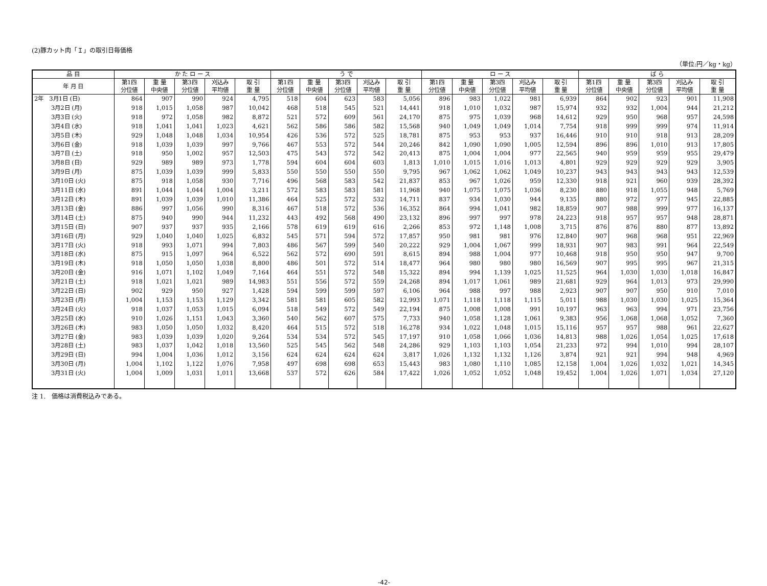(2)豚カット肉「Ｉ」の取引日毎価格
（単位:円／kg・kg）
| 品 目 | か た ロ ー ス | | | | | う で | | | | | ロ ー ス | | | | | ば ら | | | | |
| --- | --- | --- | --- | --- | --- | --- | --- | --- | --- | --- | --- | --- | --- | --- | --- | --- | --- | --- | --- | --- |
| 年 月 日 | 第1四 分位値 | 重 量 中央値 | 第3四 分位値 | 刈込み 平均値 | 取 引 重 量 | 第1四 分位値 | 重 量 中央値 | 第3四 分位値 | 刈込み 平均値 | 取 引 重 量 | 第1四 分位値 | 重 量 中央値 | 第3四 分位値 | 刈込み 平均値 | 取 引 重 量 | 第1四 分位値 | 重 量 中央値 | 第3四 分位値 | 刈込み 平均値 | 取 引 重 量 |
| 2年 3月1日 (日) | 864 | 907 | 990 | 924 | 4,795 | 518 | 604 | 623 | 583 | 5,056 | 896 | 983 | 1,022 | 981 | 6,939 | 864 | 902 | 923 | 901 | 11,908 |
| 3月2日 (月) | 918 | 1,015 | 1,058 | 987 | 10,042 | 468 | 518 | 545 | 521 | 14,441 | 918 | 1,010 | 1,032 | 987 | 15,974 | 932 | 932 | 1,004 | 944 | 21,212 |
| 3月3日 (火) | 918 | 972 | 1,058 | 982 | 8,872 | 521 | 572 | 609 | 561 | 24,170 | 875 | 975 | 1,039 | 968 | 14,612 | 929 | 950 | 968 | 957 | 24,598 |
| 3月4日 (水) | 918 | 1,041 | 1,041 | 1,023 | 4,621 | 562 | 586 | 586 | 582 | 15,568 | 940 | 1,049 | 1,049 | 1,014 | 7,754 | 918 | 999 | 999 | 974 | 11,914 |
| 3月5日 (木) | 929 | 1,048 | 1,048 | 1,034 | 10,954 | 426 | 536 | 572 | 525 | 18,781 | 875 | 953 | 953 | 937 | 16,446 | 910 | 910 | 918 | 913 | 28,209 |
| 3月6日 (金) | 918 | 1,039 | 1,039 | 997 | 9,766 | 467 | 553 | 572 | 544 | 20,246 | 842 | 1,090 | 1,090 | 1,005 | 12,594 | 896 | 896 | 1,010 | 913 | 17,805 |
| 3月7日 (土) | 918 | 950 | 1,002 | 957 | 12,503 | 475 | 543 | 572 | 542 | 20,413 | 875 | 1,004 | 1,004 | 977 | 22,565 | 940 | 959 | 959 | 955 | 29,479 |
| 3月8日 (日) | 929 | 989 | 989 | 973 | 1,778 | 594 | 604 | 604 | 603 | 1,813 | 1,010 | 1,015 | 1,016 | 1,013 | 4,801 | 929 | 929 | 929 | 929 | 3,905 |
| 3月9日 (月) | 875 | 1,039 | 1,039 | 999 | 5,833 | 550 | 550 | 550 | 550 | 9,795 | 967 | 1,062 | 1,062 | 1,049 | 10,237 | 943 | 943 | 943 | 943 | 12,539 |
| 3月10日 (火) | 875 | 918 | 1,058 | 930 | 7,716 | 496 | 568 | 583 | 542 | 21,837 | 853 | 967 | 1,026 | 959 | 12,330 | 918 | 921 | 960 | 939 | 28,392 |
| 3月11日 (水) | 891 | 1,044 | 1,044 | 1,004 | 3,211 | 572 | 583 | 583 | 581 | 11,968 | 940 | 1,075 | 1,075 | 1,036 | 8,230 | 880 | 918 | 1,055 | 948 | 5,769 |
| 3月12日 (木) | 891 | 1,039 | 1,039 | 1,010 | 11,386 | 464 | 525 | 572 | 532 | 14,711 | 837 | 934 | 1,030 | 944 | 9,135 | 880 | 972 | 977 | 945 | 22,885 |
| 3月13日 (金) | 886 | 997 | 1,056 | 990 | 8,316 | 467 | 518 | 572 | 536 | 16,352 | 864 | 994 | 1,041 | 982 | 18,859 | 907 | 988 | 999 | 977 | 16,137 |
| 3月14日 (土) | 875 | 940 | 990 | 944 | 11,232 | 443 | 492 | 568 | 490 | 23,132 | 896 | 997 | 997 | 978 | 24,223 | 918 | 957 | 957 | 948 | 28,871 |
| 3月15日 (日) | 907 | 937 | 937 | 935 | 2,166 | 578 | 619 | 619 | 616 | 2,266 | 853 | 972 | 1,148 | 1,008 | 3,715 | 876 | 876 | 880 | 877 | 13,892 |
| 3月16日 (月) | 929 | 1,040 | 1,040 | 1,025 | 6,832 | 545 | 571 | 594 | 572 | 17,857 | 950 | 981 | 981 | 976 | 12,840 | 907 | 968 | 968 | 951 | 22,969 |
| 3月17日 (火) | 918 | 993 | 1,071 | 994 | 7,803 | 486 | 567 | 599 | 540 | 20,222 | 929 | 1,004 | 1,067 | 999 | 18,931 | 907 | 983 | 991 | 964 | 22,549 |
| 3月18日 (水) | 875 | 915 | 1,097 | 964 | 6,522 | 562 | 572 | 690 | 591 | 8,615 | 894 | 988 | 1,004 | 977 | 10,468 | 918 | 950 | 950 | 947 | 9,700 |
| 3月19日 (木) | 918 | 1,050 | 1,050 | 1,038 | 8,800 | 486 | 501 | 572 | 514 | 18,477 | 964 | 980 | 980 | 980 | 16,569 | 907 | 995 | 995 | 967 | 21,315 |
| 3月20日 (金) | 916 | 1,071 | 1,102 | 1,049 | 7,164 | 464 | 551 | 572 | 548 | 15,322 | 894 | 994 | 1,139 | 1,025 | 11,525 | 964 | 1,030 | 1,030 | 1,018 | 16,847 |
| 3月21日 (土) | 918 | 1,021 | 1,021 | 989 | 14,983 | 551 | 556 | 572 | 559 | 24,268 | 894 | 1,017 | 1,061 | 989 | 21,681 | 929 | 964 | 1,013 | 973 | 29,990 |
| 3月22日 (日) | 902 | 929 | 950 | 927 | 1,428 | 594 | 599 | 599 | 597 | 6,106 | 964 | 988 | 997 | 988 | 2,923 | 907 | 907 | 950 | 910 | 7,010 |
| 3月23日 (月) | 1,004 | 1,153 | 1,153 | 1,129 | 3,342 | 581 | 581 | 605 | 582 | 12,993 | 1,071 | 1,118 | 1,118 | 1,115 | 5,011 | 988 | 1,030 | 1,030 | 1,025 | 15,364 |
| 3月24日 (火) | 918 | 1,037 | 1,053 | 1,015 | 6,094 | 518 | 549 | 572 | 549 | 22,194 | 875 | 1,008 | 1,008 | 991 | 10,197 | 963 | 963 | 994 | 971 | 23,756 |
| 3月25日 (水) | 910 | 1,026 | 1,151 | 1,043 | 3,360 | 540 | 562 | 607 | 575 | 7,733 | 940 | 1,058 | 1,128 | 1,061 | 9,383 | 956 | 1,068 | 1,068 | 1,052 | 7,360 |
| 3月26日 (木) | 983 | 1,050 | 1,050 | 1,032 | 8,420 | 464 | 515 | 572 | 518 | 16,278 | 934 | 1,022 | 1,048 | 1,015 | 15,116 | 957 | 957 | 988 | 961 | 22,627 |
| 3月27日 (金) | 983 | 1,039 | 1,039 | 1,020 | 9,264 | 534 | 534 | 572 | 545 | 17,197 | 910 | 1,058 | 1,066 | 1,036 | 14,813 | 988 | 1,026 | 1,054 | 1,025 | 17,618 |
| 3月28日 (土) | 983 | 1,037 | 1,042 | 1,018 | 13,560 | 525 | 545 | 562 | 548 | 24,286 | 929 | 1,103 | 1,103 | 1,054 | 21,233 | 972 | 994 | 1,010 | 994 | 28,107 |
| 3月29日 (日) | 994 | 1,004 | 1,036 | 1,012 | 3,156 | 624 | 624 | 624 | 624 | 3,817 | 1,026 | 1,132 | 1,132 | 1,126 | 3,874 | 921 | 921 | 994 | 948 | 4,969 |
| 3月30日 (月) | 1,004 | 1,102 | 1,122 | 1,076 | 7,958 | 497 | 698 | 698 | 653 | 15,443 | 983 | 1,080 | 1,110 | 1,085 | 12,158 | 1,004 | 1,026 | 1,032 | 1,021 | 14,345 |
| 3月31日 (火) | 1,004 | 1,009 | 1,031 | 1,011 | 13,668 | 537 | 572 | 626 | 584 | 17,422 | 1,026 | 1,052 | 1,052 | 1,048 | 19,452 | 1,004 | 1,026 | 1,071 | 1,034 | 27,120 |
注 1.　価格は消費税込みである。
-42-